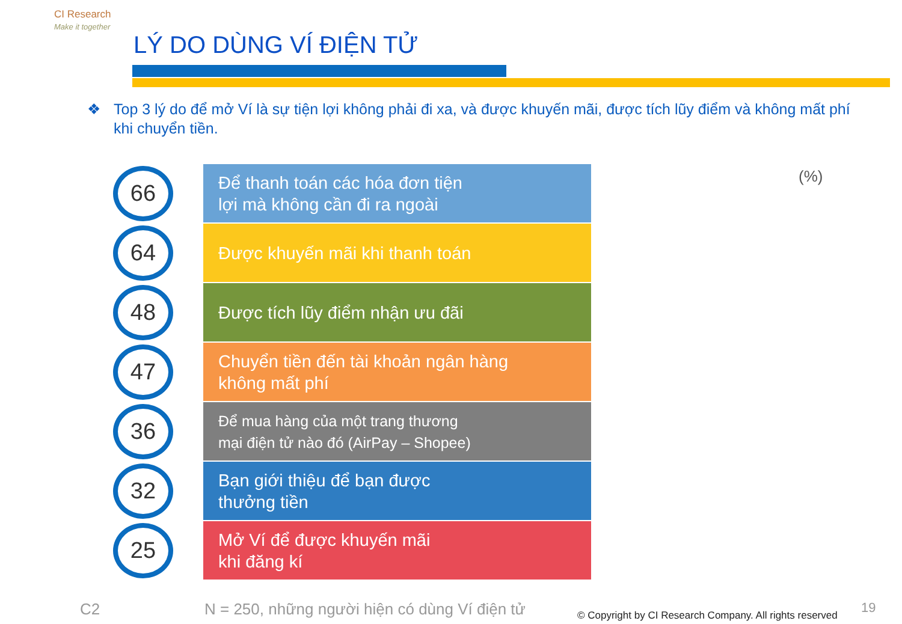CI Research
Make it together
LÝ DO DÙNG VÍ ĐIỆN TỬ
❖ Top 3 lý do để mở Ví là sự tiện lợi không phải đi xa, và được khuyến mãi, được tích lũy điểm và không mất phí khi chuyển tiền.
(%)
66
Để thanh toán các hóa đơn tiện
lợi mà không cần đi ra ngoài
64
Được khuyến mãi khi thanh toán
48
Được tích lũy điểm nhận ưu đãi
47
Chuyển tiền đến tài khoản ngân hàng
không mất phí
36
Để mua hàng của một trang thương
mại điện tử nào đó (AirPay – Shopee)
32
Bạn giới thiệu để bạn được
thưởng tiền
25
Mở Ví để được khuyến mãi
khi đăng kí
C2
N = 250, những người hiện có dùng Ví điện tử
© Copyright by CI Research Company. All rights reserved
19